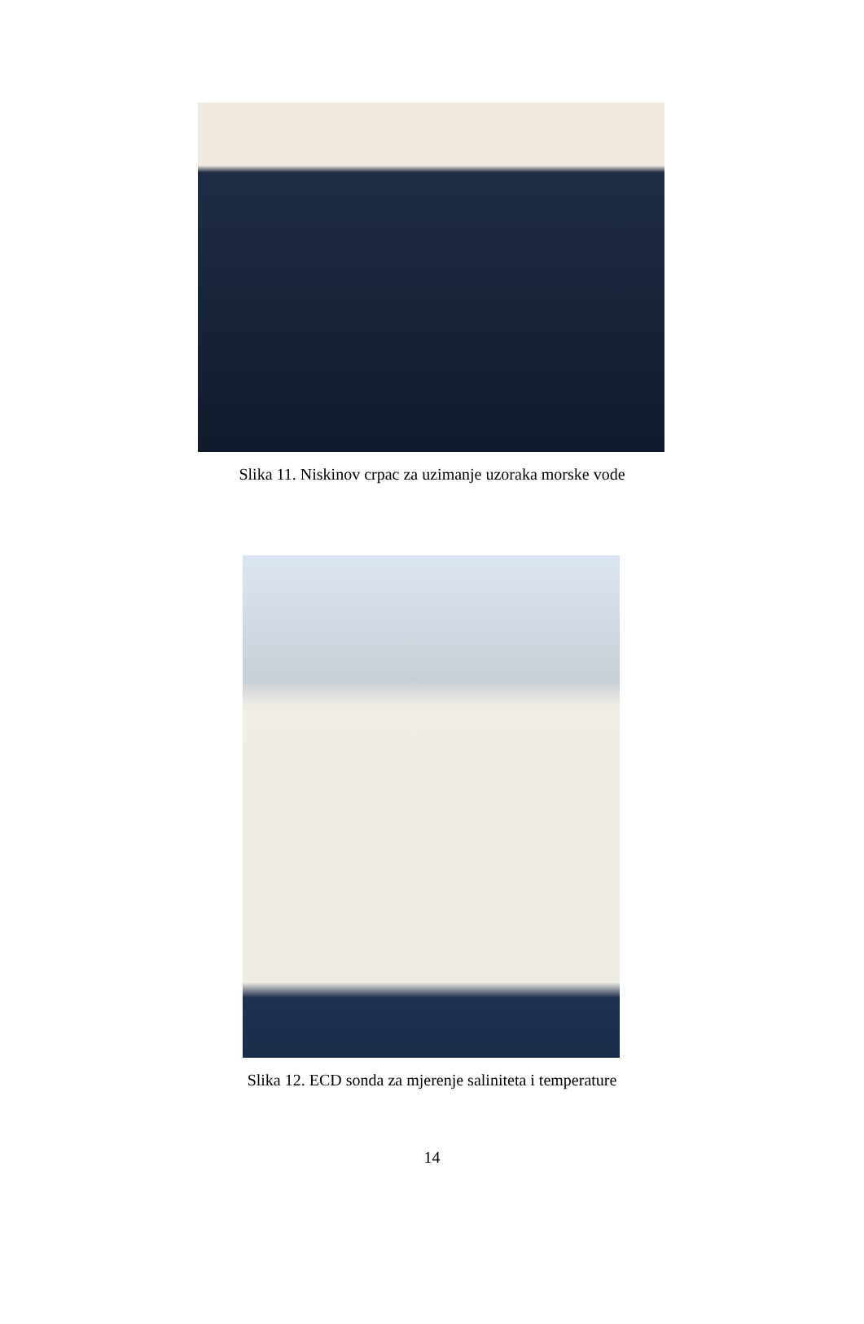Slika 11. Niskinov crpac za uzimanje uzoraka morske vode
Slika 12. ECD sonda za mjerenje saliniteta i temperature
14